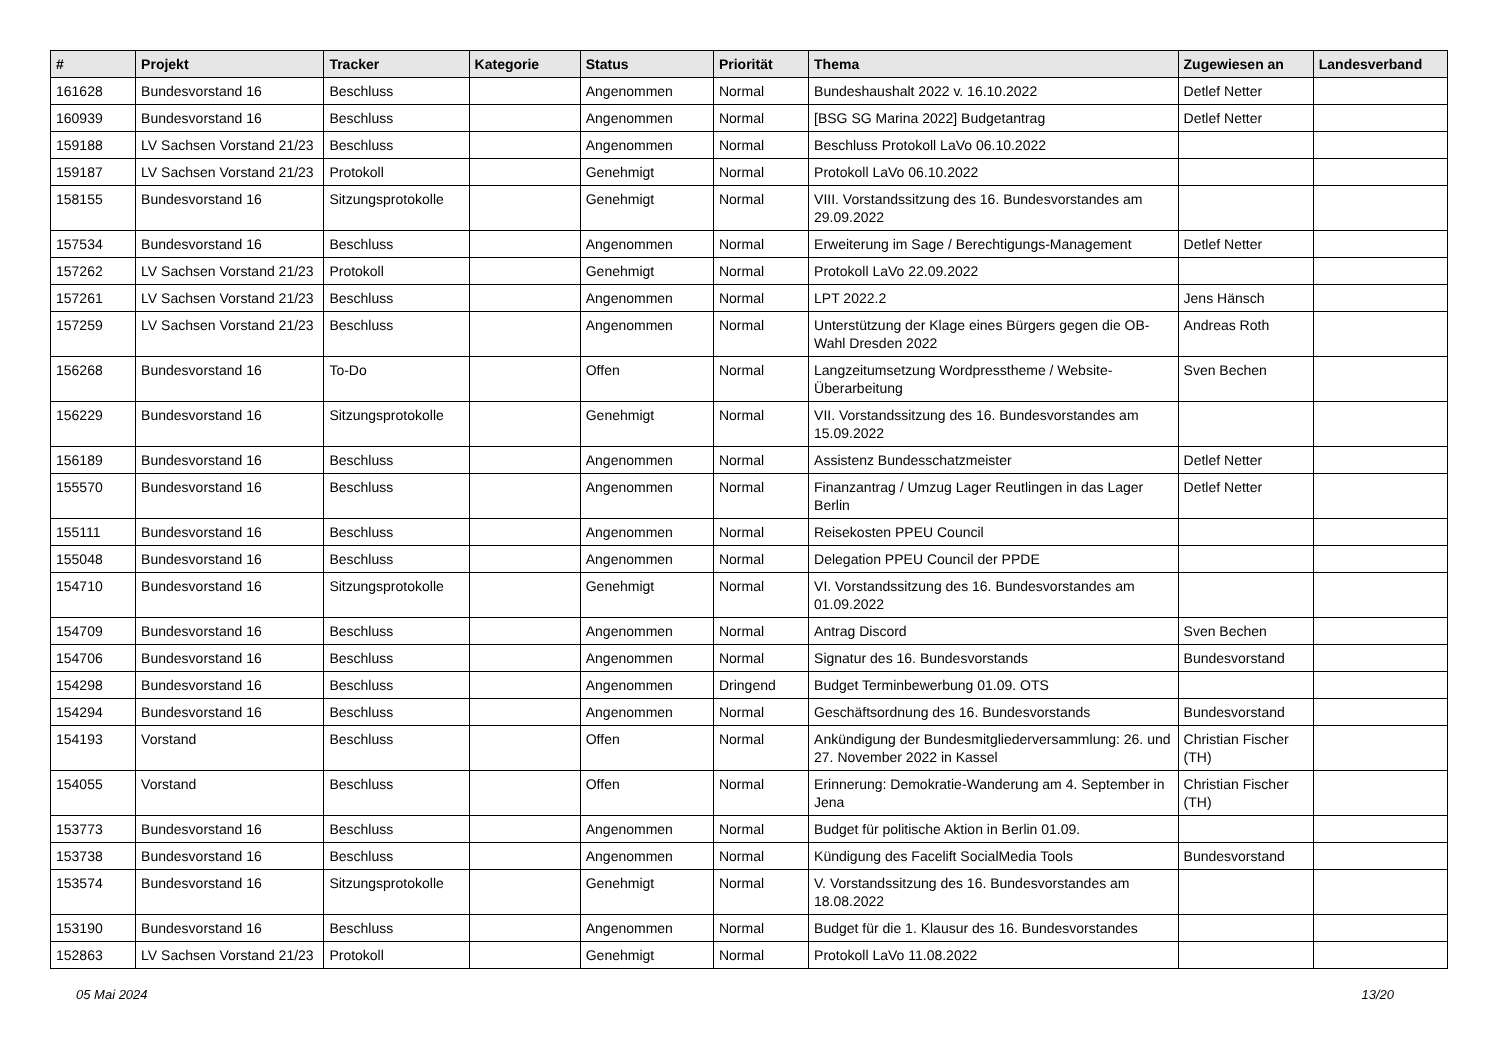| # | Projekt | Tracker | Kategorie | Status | Priorität | Thema | Zugewiesen an | Landesverband |
| --- | --- | --- | --- | --- | --- | --- | --- | --- |
| 161628 | Bundesvorstand 16 | Beschluss | | Angenommen | Normal | Bundeshaushalt 2022 v. 16.10.2022 | Detlef Netter | |
| 160939 | Bundesvorstand 16 | Beschluss | | Angenommen | Normal | [BSG SG Marina 2022] Budgetantrag | Detlef Netter | |
| 159188 | LV Sachsen Vorstand 21/23 | Beschluss | | Angenommen | Normal | Beschluss Protokoll LaVo 06.10.2022 | | |
| 159187 | LV Sachsen Vorstand 21/23 | Protokoll | | Genehmigt | Normal | Protokoll LaVo 06.10.2022 | | |
| 158155 | Bundesvorstand 16 | Sitzungsprotokolle | | Genehmigt | Normal | VIII. Vorstandssitzung des 16. Bundesvorstandes am 29.09.2022 | | |
| 157534 | Bundesvorstand 16 | Beschluss | | Angenommen | Normal | Erweiterung im Sage / Berechtigungs-Management | Detlef Netter | |
| 157262 | LV Sachsen Vorstand 21/23 | Protokoll | | Genehmigt | Normal | Protokoll LaVo 22.09.2022 | | |
| 157261 | LV Sachsen Vorstand 21/23 | Beschluss | | Angenommen | Normal | LPT 2022.2 | Jens Hänsch | |
| 157259 | LV Sachsen Vorstand 21/23 | Beschluss | | Angenommen | Normal | Unterstützung der Klage eines Bürgers gegen die OB-Wahl Dresden 2022 | Andreas Roth | |
| 156268 | Bundesvorstand 16 | To-Do | | Offen | Normal | Langzeitumsetzung Wordpresstheme / Website-Überarbeitung | Sven Bechen | |
| 156229 | Bundesvorstand 16 | Sitzungsprotokolle | | Genehmigt | Normal | VII. Vorstandssitzung des 16. Bundesvorstandes am 15.09.2022 | | |
| 156189 | Bundesvorstand 16 | Beschluss | | Angenommen | Normal | Assistenz Bundesschatzmeister | Detlef Netter | |
| 155570 | Bundesvorstand 16 | Beschluss | | Angenommen | Normal | Finanzantrag / Umzug Lager Reutlingen in das Lager Berlin | Detlef Netter | |
| 155111 | Bundesvorstand 16 | Beschluss | | Angenommen | Normal | Reisekosten PPEU Council | | |
| 155048 | Bundesvorstand 16 | Beschluss | | Angenommen | Normal | Delegation PPEU Council der PPDE | | |
| 154710 | Bundesvorstand 16 | Sitzungsprotokolle | | Genehmigt | Normal | VI. Vorstandssitzung des 16. Bundesvorstandes am 01.09.2022 | | |
| 154709 | Bundesvorstand 16 | Beschluss | | Angenommen | Normal | Antrag Discord | Sven Bechen | |
| 154706 | Bundesvorstand 16 | Beschluss | | Angenommen | Normal | Signatur des 16. Bundesvorstands | Bundesvorstand | |
| 154298 | Bundesvorstand 16 | Beschluss | | Angenommen | Dringend | Budget Terminbewerbung 01.09. OTS | | |
| 154294 | Bundesvorstand 16 | Beschluss | | Angenommen | Normal | Geschäftsordnung des 16. Bundesvorstands | Bundesvorstand | |
| 154193 | Vorstand | Beschluss | | Offen | Normal | Ankündigung der Bundesmitgliederversammlung: 26. und 27. November 2022 in Kassel | Christian Fischer (TH) | |
| 154055 | Vorstand | Beschluss | | Offen | Normal | Erinnerung: Demokratie-Wanderung am 4. September in Jena | Christian Fischer (TH) | |
| 153773 | Bundesvorstand 16 | Beschluss | | Angenommen | Normal | Budget für politische Aktion in Berlin 01.09. | | |
| 153738 | Bundesvorstand 16 | Beschluss | | Angenommen | Normal | Kündigung des Facelift SocialMedia Tools | Bundesvorstand | |
| 153574 | Bundesvorstand 16 | Sitzungsprotokolle | | Genehmigt | Normal | V. Vorstandssitzung des 16. Bundesvorstandes am 18.08.2022 | | |
| 153190 | Bundesvorstand 16 | Beschluss | | Angenommen | Normal | Budget für die 1. Klausur des 16. Bundesvorstandes | | |
| 152863 | LV Sachsen Vorstand 21/23 | Protokoll | | Genehmigt | Normal | Protokoll LaVo 11.08.2022 | | |
05 Mai 2024 13/20